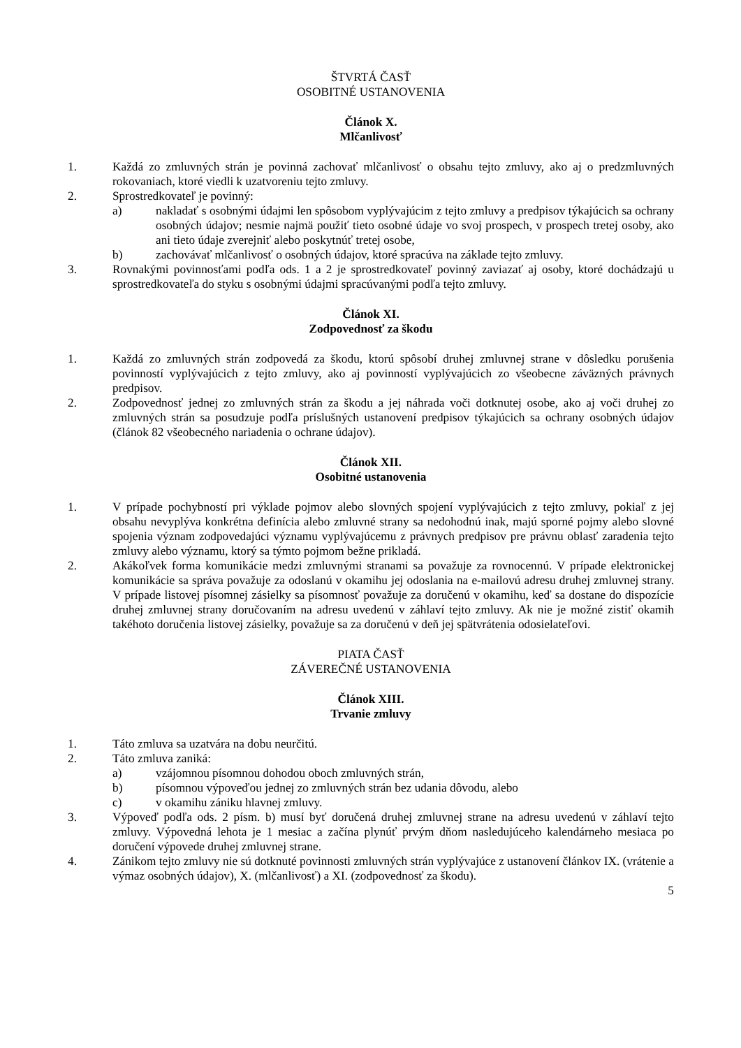ŠTVRTÁ ČASŤ
OSOBITNÉ USTANOVENIA
Článok X.
Mlčanlivosť
1. Každá zo zmluvných strán je povinná zachovať mlčanlivosť o obsahu tejto zmluvy, ako aj o predzmluvných rokovaniach, ktoré viedli k uzatvoreniu tejto zmluvy.
2. Sprostredkovateľ je povinný:
a) nakladať s osobnými údajmi len spôsobom vyplývajúcim z tejto zmluvy a predpisov týkajúcich sa ochrany osobných údajov; nesmie najmä použiť tieto osobné údaje vo svoj prospech, v prospech tretej osoby, ako ani tieto údaje zverejniť alebo poskytnúť tretej osobe,
b) zachovávať mlčanlivosť o osobných údajov, ktoré spracúva na základe tejto zmluvy.
3. Rovnakými povinnosťami podľa ods. 1 a 2 je sprostredkovateľ povinný zaviazať aj osoby, ktoré dochádzajú u sprostredkovateľa do styku s osobnými údajmi spracúvanými podľa tejto zmluvy.
Článok XI.
Zodpovednosť za škodu
1. Každá zo zmluvných strán zodpovedá za škodu, ktorú spôsobí druhej zmluvnej strane v dôsledku porušenia povinností vyplývajúcich z tejto zmluvy, ako aj povinností vyplývajúcich zo všeobecne záväzných právnych predpisov.
2. Zodpovednosť jednej zo zmluvných strán za škodu a jej náhrada voči dotknutej osobe, ako aj voči druhej zo zmluvných strán sa posudzuje podľa príslušných ustanovení predpisov týkajúcich sa ochrany osobných údajov (článok 82 všeobecného nariadenia o ochrane údajov).
Článok XII.
Osobitné ustanovenia
1. V prípade pochybností pri výklade pojmov alebo slovných spojení vyplývajúcich z tejto zmluvy, pokiaľ z jej obsahu nevyplýva konkrétna definícia alebo zmluvné strany sa nedohodnú inak, majú sporné pojmy alebo slovné spojenia význam zodpovedajúci významu vyplývajúcemu z právnych predpisov pre právnu oblasť zaradenia tejto zmluvy alebo významu, ktorý sa týmto pojmom bežne prikladá.
2. Akákoľvek forma komunikácie medzi zmluvnými stranami sa považuje za rovnocennú. V prípade elektronickej komunikácie sa správa považuje za odoslanú v okamihu jej odoslania na e-mailovú adresu druhej zmluvnej strany. V prípade listovej písomnej zásielky sa písomnosť považuje za doručenú v okamihu, keď sa dostane do dispozície druhej zmluvnej strany doručovaním na adresu uvedenú v záhlaví tejto zmluvy. Ak nie je možné zistiť okamih takéhoto doručenia listovej zásielky, považuje sa za doručenú v deň jej spätvrátenia odosielateľovi.
PIATA ČASŤ
ZÁVEREČNÉ USTANOVENIA
Článok XIII.
Trvanie zmluvy
1. Táto zmluva sa uzatvára na dobu neurčitú.
2. Táto zmluva zaniká:
a) vzájomnou písomnou dohodou oboch zmluvných strán,
b) písomnou výpoveďou jednej zo zmluvných strán bez udania dôvodu, alebo
c) v okamihu zániku hlavnej zmluvy.
3. Výpoveď podľa ods. 2 písm. b) musí byť doručená druhej zmluvnej strane na adresu uvedenú v záhlaví tejto zmluvy. Výpovedná lehota je 1 mesiac a začína plynúť prvým dňom nasledujúceho kalendárneho mesiaca po doručení výpovede druhej zmluvnej strane.
4. Zánikom tejto zmluvy nie sú dotknuté povinnosti zmluvných strán vyplývajúce z ustanovení článkov IX. (vrátenie a výmaz osobných údajov), X. (mlčanlivosť) a XI. (zodpovednosť za škodu).
5